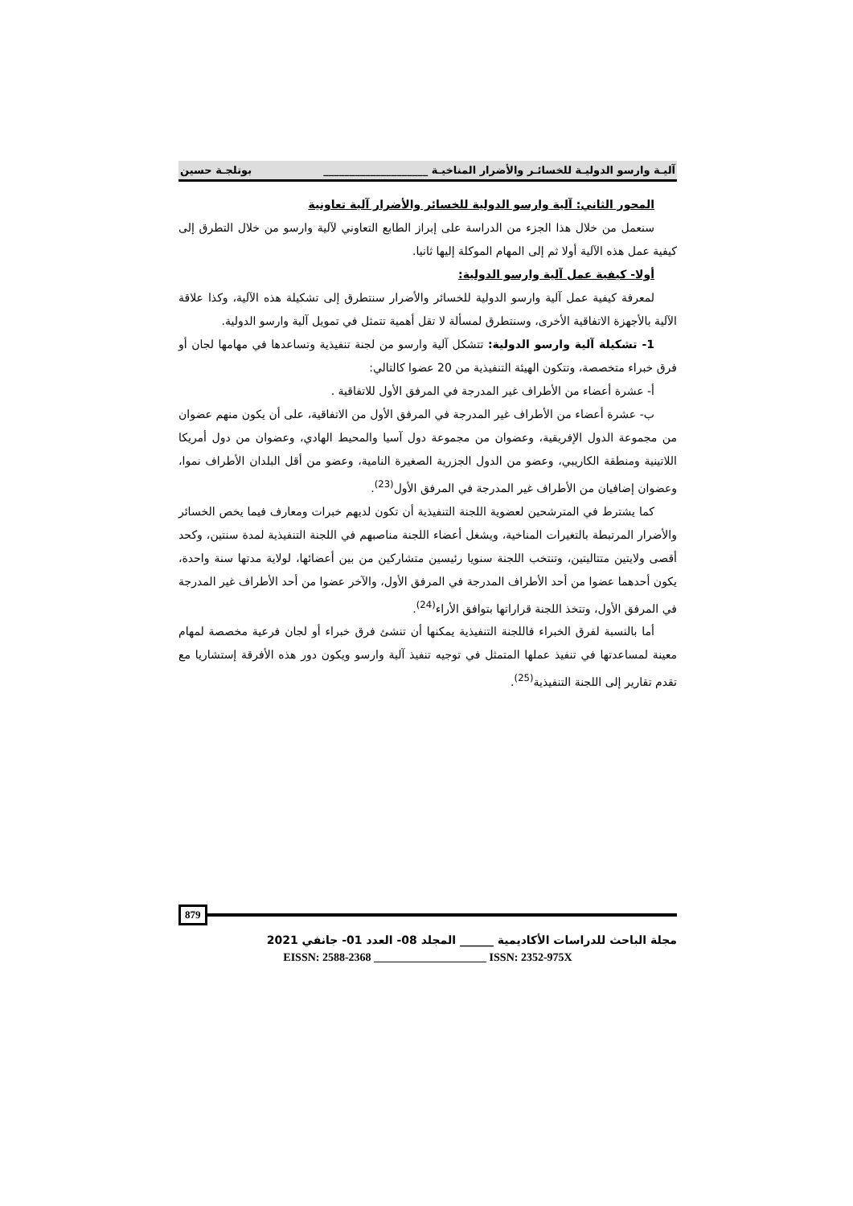آليـة وارسو الدوليـة للخسائـر والأضرار المناخيـة ____________________ بوتلجـة حسين
المحور الثاني: آلية وارسو الدولية للخسائر والأضرار آلية تعاونية
سنعمل من خلال هذا الجزء من الدراسة على إبراز الطابع التعاوني لآلية وارسو من خلال التطرق إلى كيفية عمل هذه الآلية أولا ثم إلى المهام الموكلة إليها ثانيا.
أولا- كيفية عمل آلية وارسو الدولية:
لمعرفة كيفية عمل آلية وارسو الدولية للخسائر والأضرار سنتطرق إلى تشكيلة هذه الآلية، وكذا علاقة الآلية بالأجهزة الاتفاقية الأخرى، وسنتطرق لمسألة لا تقل أهمية تتمثل في تمويل آلية وارسو الدولية.
1- تشكيلة آلية وارسو الدولية: تتشكل آلية وارسو من لجنة تنفيذية وتساعدها في مهامها لجان أو فرق خبراء متخصصة، وتتكون الهيئة التنفيذية من 20 عضوا كالتالي:
أ- عشرة أعضاء من الأطراف غير المدرجة في المرفق الأول للاتفاقية .
ب- عشرة أعضاء من الأطراف غير المدرجة في المرفق الأول من الاتفاقية، على أن يكون منهم عضوان من مجموعة الدول الإفريقية، وعضوان من مجموعة دول آسيا والمحيط الهادي، وعضوان من دول أمريكا اللاتينية ومنطقة الكاريبي، وعضو من الدول الجزرية الصغيرة النامية، وعضو من أقل البلدان الأطراف نموا، وعضوان إضافيان من الأطراف غير المدرجة في المرفق الأول<sup>(23)</sup>.
كما يشترط في المترشحين لعضوية اللجنة التنفيذية أن تكون لديهم خبرات ومعارف فيما يخص الخسائر والأضرار المرتبطة بالتغيرات المناخية، ويشغل أعضاء اللجنة مناصبهم في اللجنة التنفيذية لمدة سنتين، وكحد أقصى ولايتين متتاليتين، وتنتخب اللجنة سنويا رئيسين متشاركين من بين أعضائها، لولاية مدتها سنة واحدة، يكون أحدهما عضوا من أحد الأطراف المدرجة في المرفق الأول، والآخر عضوا من أحد الأطراف غير المدرجة في المرفق الأول، وتتخذ اللجنة قراراتها بتوافق الأراء<sup>(24)</sup>.
أما بالنسبة لفرق الخبراء فاللجنة التنفيذية يمكنها أن تنشئ فرق خبراء أو لجان فرعية مخصصة لمهام معينة لمساعدتها في تنفيذ عملها المتمثل في توجيه تنفيذ آلية وارسو ويكون دور هذه الأفرقة إستشاريا مع تقدم تقارير إلى اللجنة التنفيذية<sup>(25)</sup>.
879
مجلة الباحث للدراسات الأكاديمية ______ المجلد 08- العدد 01- جانفي 2021
EISSN: 2588-2368 ____________________ ISSN: 2352-975X